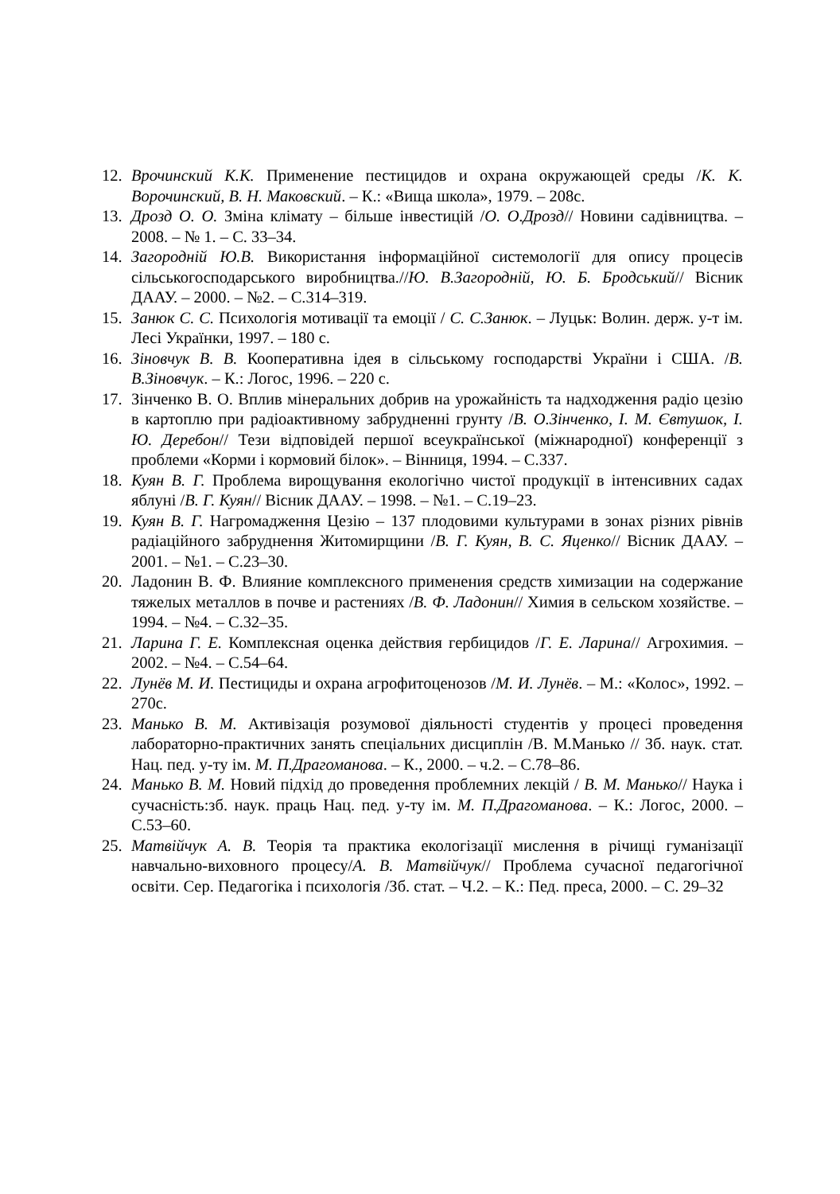12. Врочинский К.К. Применение пестицидов и охрана окружающей среды /К. К. Ворочинский, В. Н. Маковский. – К.: «Вища школа», 1979. – 208с.
13. Дрозд О. О. Зміна клімату – більше інвестицій /О. О.Дрозд// Новини садівництва. – 2008. – № 1. – С. 33–34.
14. Загородній Ю.В. Використання інформаційної системології для опису процесів сільськогосподарського виробництва.//Ю. В.Загородній, Ю. Б. Бродський// Вісник ДААУ. – 2000. – №2. – С.314–319.
15. Занюк С. С. Психологія мотивації та емоції / С. С.Занюк. – Луцьк: Волин. держ. у-т ім. Лесі Українки, 1997. – 180 с.
16. Зіновчук В. В. Кооперативна ідея в сільському господарстві України і США. /В. В.Зіновчук. – К.: Логос, 1996. – 220 с.
17. Зінченко В. О. Вплив мінеральних добрив на урожайність та надходження радіо цезію в картоплю при радіоактивному забрудненні грунту /В. О.Зінченко, І. М. Євтушок, І. Ю. Деребон// Тези відповідей першої всеукраїнської (міжнародної) конференції з проблеми «Корми і кормовий білок». – Вінниця, 1994. – С.337.
18. Куян В. Г. Проблема вирощування екологічно чистої продукції в інтенсивних садах яблуні /В. Г. Куян// Вісник ДААУ. – 1998. – №1. – С.19–23.
19. Куян В. Г. Нагромадження Цезію – 137 плодовими культурами в зонах різних рівнів радіаційного забруднення Житомирщини /В. Г. Куян, В. С. Яценко// Вісник ДААУ. – 2001. – №1. – С.23–30.
20. Ладонин В. Ф. Влияние комплексного применения средств химизации на содержание тяжелых металлов в почве и растениях /В. Ф. Ладонин// Химия в сельском хозяйстве. – 1994. – №4. – С.32–35.
21. Ларина Г. Е. Комплексная оценка действия гербицидов /Г. Е. Ларина// Агрохимия. – 2002. – №4. – С.54–64.
22. Лунёв М. И. Пестициды и охрана агрофитоценозов /М. И. Лунёв. – М.: «Колос», 1992. – 270с.
23. Манько В. М. Активізація розумової діяльності студентів у процесі проведення лабораторно-практичних занять спеціальних дисциплін /В. М.Манько // Зб. наук. стат. Нац. пед. у-ту ім. М. П.Драгоманова. – К., 2000. – ч.2. – С.78–86.
24. Манько В. М. Новий підхід до проведення проблемних лекцій / В. М. Манько// Наука і сучасність:зб. наук. праць Нац. пед. у-ту ім. М. П.Драгоманова. – К.: Логос, 2000. – С.53–60.
25. Матвійчук А. В. Теорія та практика екологізації мислення в річищі гуманізації навчально-виховного процесу/А. В. Матвійчук// Проблема сучасної педагогічної освіти. Сер. Педагогіка і психологія /Зб. стат. – Ч.2. – К.: Пед. преса, 2000. – С. 29–32